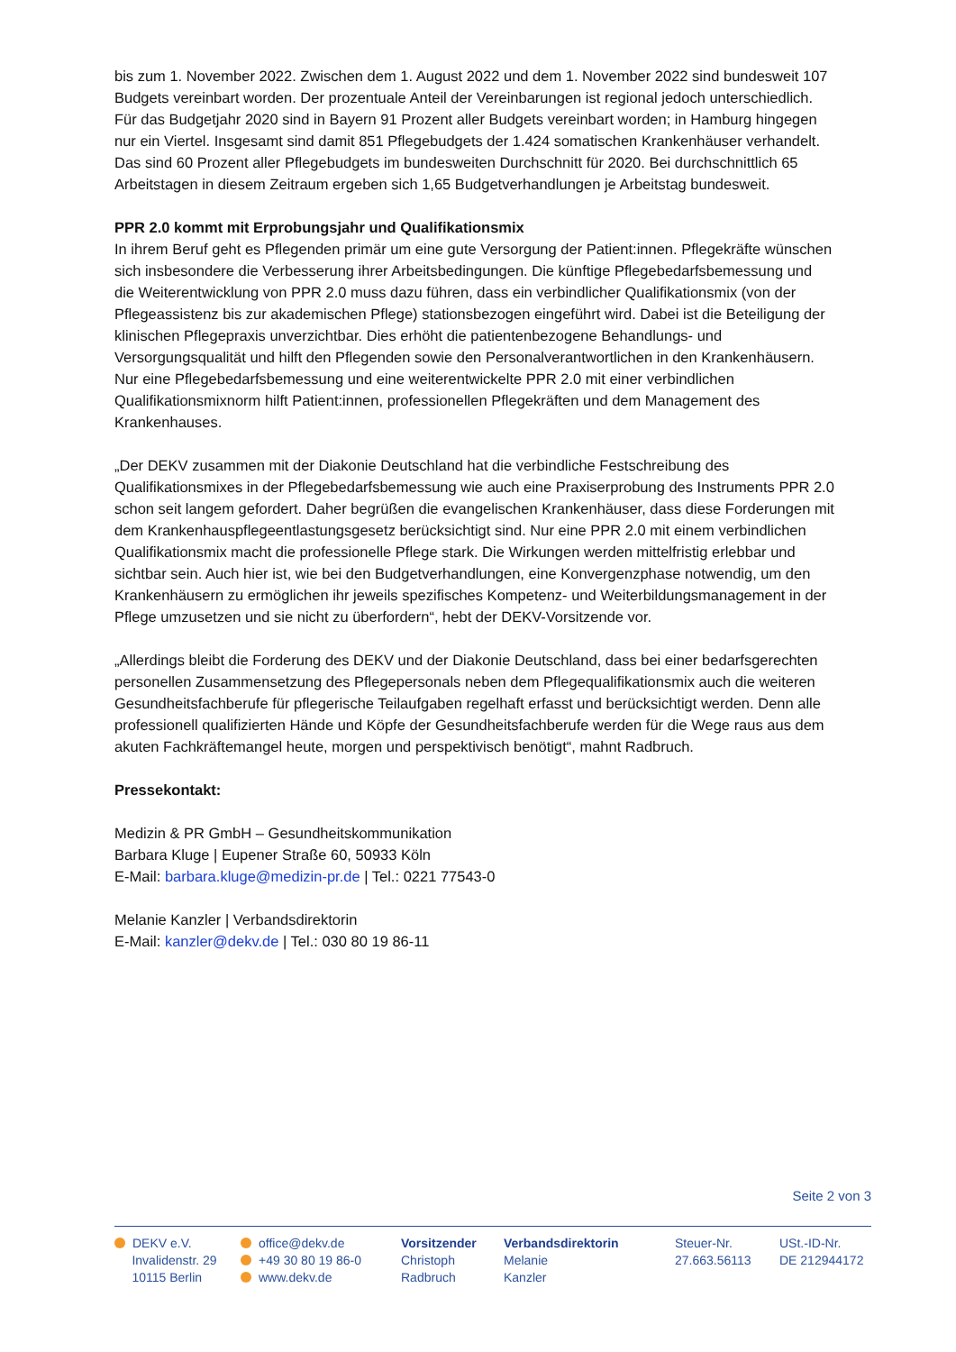bis zum 1. November 2022. Zwischen dem 1. August 2022 und dem 1. November 2022 sind bundesweit 107 Budgets vereinbart worden. Der prozentuale Anteil der Vereinbarungen ist regional jedoch unterschiedlich. Für das Budgetjahr 2020 sind in Bayern 91 Prozent aller Budgets vereinbart worden; in Hamburg hingegen nur ein Viertel. Insgesamt sind damit 851 Pflegebudgets der 1.424 somatischen Krankenhäuser verhandelt. Das sind 60 Prozent aller Pflegebudgets im bundesweiten Durchschnitt für 2020. Bei durchschnittlich 65 Arbeitstagen in diesem Zeitraum ergeben sich 1,65 Budgetverhandlungen je Arbeitstag bundesweit.
PPR 2.0 kommt mit Erprobungsjahr und Qualifikationsmix
In ihrem Beruf geht es Pflegenden primär um eine gute Versorgung der Patient:innen. Pflegekräfte wünschen sich insbesondere die Verbesserung ihrer Arbeitsbedingungen. Die künftige Pflegebedarfsbemessung und die Weiterentwicklung von PPR 2.0 muss dazu führen, dass ein verbindlicher Qualifikationsmix (von der Pflegeassistenz bis zur akademischen Pflege) stationsbezogen eingeführt wird. Dabei ist die Beteiligung der klinischen Pflegepraxis unverzichtbar. Dies erhöht die patientenbezogene Behandlungs- und Versorgungsqualität und hilft den Pflegenden sowie den Personalverantwortlichen in den Krankenhäusern. Nur eine Pflegebedarfsbemessung und eine weiterentwickelte PPR 2.0 mit einer verbindlichen Qualifikationsmixnorm hilft Patient:innen, professionellen Pflegekräften und dem Management des Krankenhauses.
„Der DEKV zusammen mit der Diakonie Deutschland hat die verbindliche Festschreibung des Qualifikationsmixes in der Pflegebedarfsbemessung wie auch eine Praxiserprobung des Instruments PPR 2.0 schon seit langem gefordert. Daher begrüßen die evangelischen Krankenhäuser, dass diese Forderungen mit dem Krankenhauspflegeentlastungsgesetz berücksichtigt sind. Nur eine PPR 2.0 mit einem verbindlichen Qualifikationsmix macht die professionelle Pflege stark. Die Wirkungen werden mittelfristig erlebbar und sichtbar sein. Auch hier ist, wie bei den Budgetverhandlungen, eine Konvergenzphase notwendig, um den Krankenhäusern zu ermöglichen ihr jeweils spezifisches Kompetenz- und Weiterbildungsmanagement in der Pflege umzusetzen und sie nicht zu überfordern“, hebt der DEKV-Vorsitzende vor.
„Allerdings bleibt die Forderung des DEKV und der Diakonie Deutschland, dass bei einer bedarfsgerechten personellen Zusammensetzung des Pflegepersonals neben dem Pflegequalifikationsmix auch die weiteren Gesundheitsfachberufe für pflegerische Teilaufgaben regelhaft erfasst und berücksichtigt werden. Denn alle professionell qualifizierten Hände und Köpfe der Gesundheitsfachberufe werden für die Wege raus aus dem akuten Fachkräftemangel heute, morgen und perspektivisch benötigt“, mahnt Radbruch.
Pressekontakt:
Medizin & PR GmbH – Gesundheitskommunikation
Barbara Kluge | Eupener Straße 60, 50933 Köln
E-Mail: barbara.kluge@medizin-pr.de | Tel.: 0221 77543-0
Melanie Kanzler | Verbandsdirektorin
E-Mail: kanzler@dekv.de | Tel.: 030 80 19 86-11
Seite 2 von 3
DEKV e.V.
Invalidenstr. 29
10115 Berlin
office@dekv.de
+49 30 80 19 86-0
www.dekv.de
Vorsitzender
Christoph
Radbruch
Verbandsdirektorin
Melanie
Kanzler
Steuer-Nr.
27.663.56113
USt.-ID-Nr.
DE 212944172